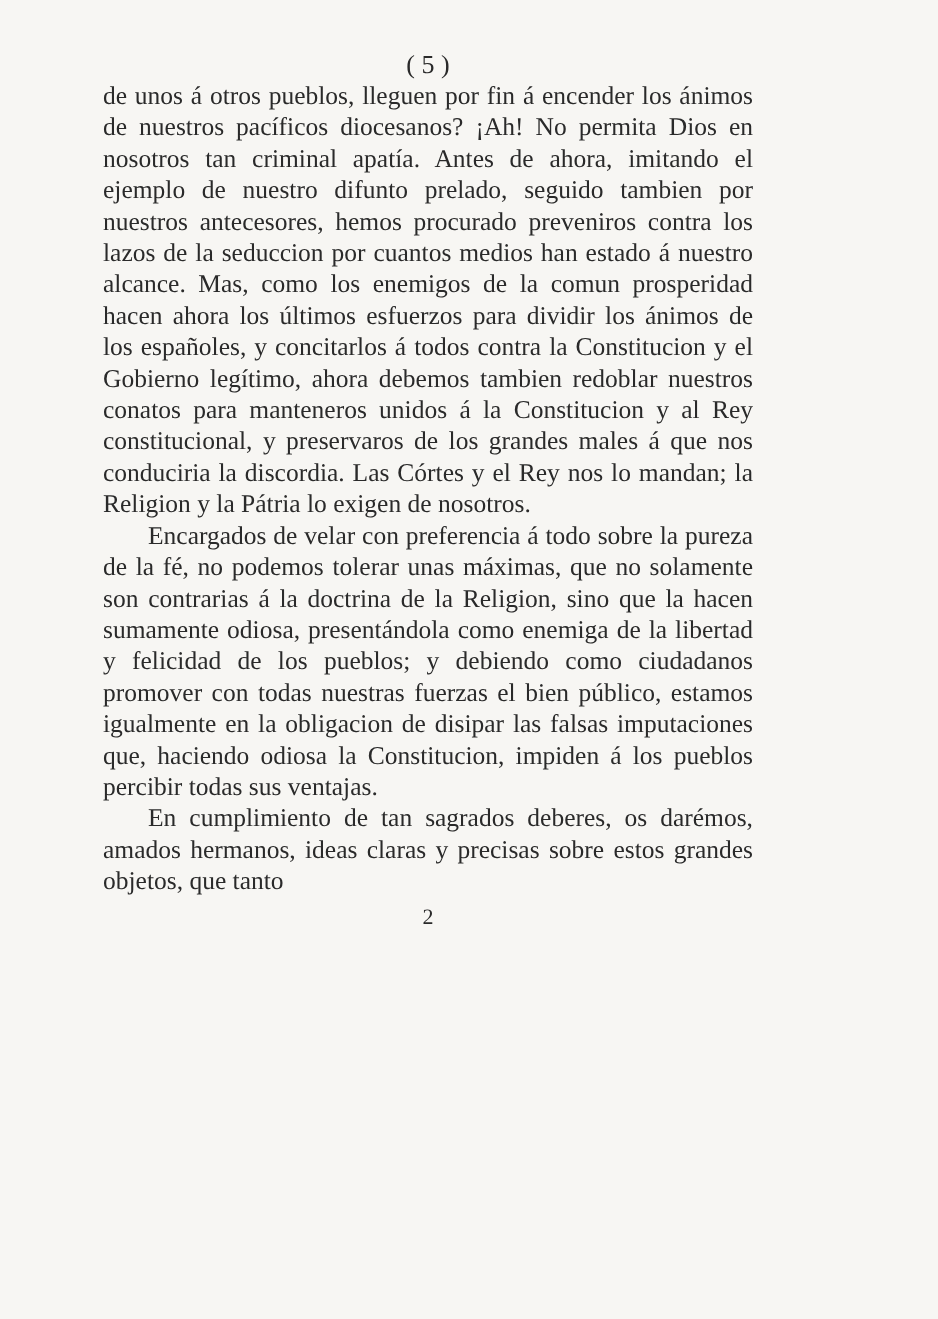( 5 )
de unos á otros pueblos, lleguen por fin á encender los ánimos de nuestros pacíficos diocesanos? ¡Ah! No permita Dios en nosotros tan criminal apatía. Antes de ahora, imitando el ejemplo de nuestro difunto prelado, seguido tambien por nuestros antecesores, hemos procurado preveniros contra los lazos de la seduccion por cuantos medios han estado á nuestro alcance. Mas, como los enemigos de la comun prosperidad hacen ahora los últimos esfuerzos para dividir los ánimos de los españoles, y concitarlos á todos contra la Constitucion y el Gobierno legítimo, ahora debemos tambien redoblar nuestros conatos para manteneros unidos á la Constitucion y al Rey constitucional, y preservaros de los grandes males á que nos conduciria la discordia. Las Córtes y el Rey nos lo mandan; la Religion y la Pátria lo exigen de nosotros.
Encargados de velar con preferencia á todo sobre la pureza de la fé, no podemos tolerar unas máximas, que no solamente son contrarias á la doctrina de la Religion, sino que la hacen sumamente odiosa, presentándola como enemiga de la libertad y felicidad de los pueblos; y debiendo como ciudadanos promover con todas nuestras fuerzas el bien público, estamos igualmente en la obligacion de disipar las falsas imputaciones que, haciendo odiosa la Constitucion, impiden á los pueblos percibir todas sus ventajas.
En cumplimiento de tan sagrados deberes, os darémos, amados hermanos, ideas claras y precisas sobre estos grandes objetos, que tanto
2